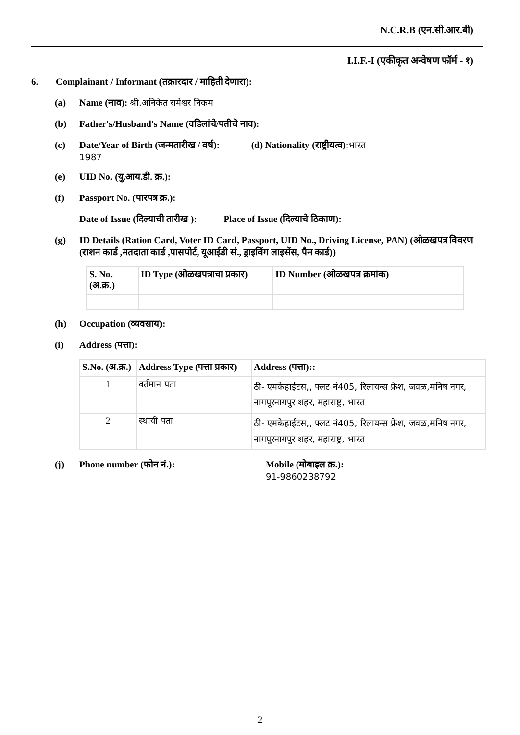N.C.R.B (एन.सी.आर.बी)
I.I.F.-I (एकीकृत अन्वेषण फॉर्म - १)
6. Complainant / Informant (तक्रारदार / माहिती देणारा):
(a) Name (नाव): श्री.अनिकेत रामेश्वर निकम
(b) Father's/Husband's Name (वडिलांचे/पतीचे नाव):
(c) Date/Year of Birth (जन्मतारीख / वर्ष): (d) Nationality (राष्ट्रीयत्व): भारत
1987
(e) UID No. (यु.आय.डी. क्र.):
(f) Passport No. (पारपत्र क्र.):
Date of Issue (दिल्याची तारीख ): Place of Issue (दिल्याचे ठिकाण):
(g) ID Details (Ration Card, Voter ID Card, Passport, UID No., Driving License, PAN) (ओळखपत्र विवरण (राशन कार्ड ,मतदाता कार्ड ,पासपोर्ट, यूआईडी सं., ड्राइविंग लाइसेंस, पैन कार्ड))
| S. No. (अ.क्र.) | ID Type (ओळखपत्राचा प्रकार) | ID Number (ओळखपत्र क्रमांक) |
| --- | --- | --- |
(h) Occupation (व्यवसाय):
(i) Address (पत्ता):
| S.No. (अ.क्र.) | Address Type (पत्ता प्रकार) | Address (पत्ता):: |
| --- | --- | --- |
| 1 | वर्तमान पता | ठी- एमकेहाईटस,, फ्लट नं405, रिलायन्स फ्रेश, जवळ,मनिष नगर, नागपूरनागपुर शहर, महाराष्ट्र, भारत |
| 2 | स्थायी पता | ठी- एमकेहाईटस,, फ्लट नं405, रिलायन्स फ्रेश, जवळ,मनिष नगर, नागपूरनागपुर शहर, महाराष्ट्र, भारत |
(j) Phone number (फोन नं.): Mobile (मोबाइल क्र.):
91-9860238792
2